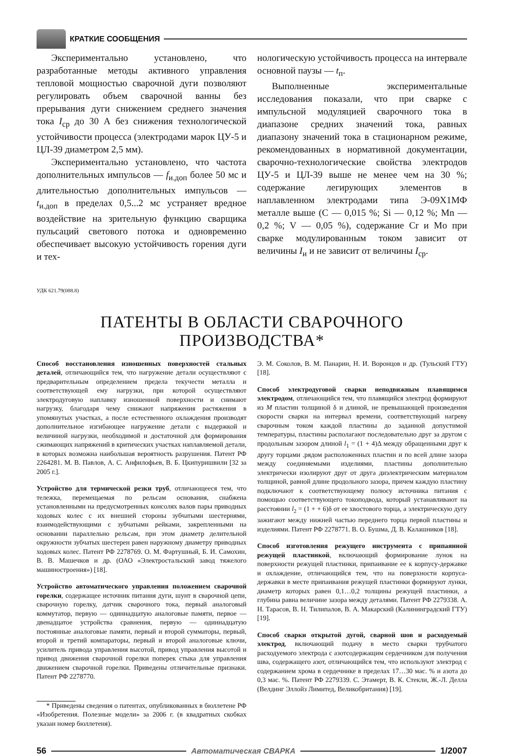КРАТКИЕ СООБЩЕНИЯ
Экспериментально установлено, что разработанные методы активного управления тепловой мощностью сварочной дуги позволяют регулировать объем сварочной ванны без прерывания дуги снижением среднего значения тока I<sub>ср</sub> до 30 А без снижения технологической устойчивости процесса (электродами марок ЦУ-5 и ЦЛ-39 диаметром 2,5 мм).
Экспериментально установлено, что частота дополнительных импульсов — f<sub>и.доп</sub> более 50 мс и длительностью дополнительных импульсов — t<sub>и.доп</sub> в пределах 0,5...2 мс устраняет вредное воздействие на зрительную функцию сварщика пульсаций светового потока и одновременно обеспечивает высокую устойчивость горения дуги и тех-
нологическую устойчивость процесса на интервале основной паузы — t<sub>п</sub>.
Выполненные экспериментальные исследования показали, что при сварке с импульсной модуляцией сварочного тока в диапазоне средних значений тока, равных диапазону значений тока в стационарном режиме, рекомендованных в нормативной документации, сварочно-технологические свойства электродов ЦУ-5 и ЦЛ-39 выше не менее чем на 30 %; содержание легирующих элементов в наплавленном электродами типа Э-09Х1МФ металле выше (С — 0,015 %; Si — 0,12 %; Mn — 0,2 %; V — 0,05 %), содержание Cr и Mo при сварке модулированным током зависит от величины I<sub>и</sub> и не зависит от величины I<sub>ср</sub>.
УДК 621.79(088.8)
ПАТЕНТЫ В ОБЛАСТИ СВАРОЧНОГО ПРОИЗВОДСТВА*
Способ восстановления изношенных поверхностей стальных деталей, отличающийся тем, что нагружение детали осуществляют с предварительным определением предела текучести металла и соответствующей ему нагрузки, при которой осуществляют электродуговую наплавку изношенной поверхности и снимают нагрузку, благодаря чему снижают напряжения растяжения в упомянутых участках, а после естественного охлаждения производят дополнительное изгибающее нагружение детали с выдержкой и величиной нагрузки, необходимой и достаточной для формирования сжимающих напряжений в критических участках наплавляемой детали, в которых возможна наибольшая вероятность разрушения. Патент РФ 2264281. М. В. Павлов, А. С. Анфилофьев, В. Б. Цкипуришвили [32 за 2005 г.].
Устройство для термической резки труб, отличающееся тем, что тележка, перемещаемая по рельсам основания, снабжена установленными на предусмотренных консолях валов пары приводных ходовых колес с их внешней стороны зубчатыми шестернями, взаимодействующими с зубчатыми рейками, закрепленными на основании параллельно рельсам, при этом диаметр делительной окружности зубчатых шестерен равен наружному диаметру приводных ходовых колес. Патент РФ 2278769. О. М. Фартушный, Б. И. Самохин, В. В. Машечков и др. (ОАО «Электростальский завод тяжелого машиностроения») [18].
Устройство автоматического управления положением сварочной горелки, содержащее источник питания дуги, шунт в сварочной цепи, сварочную горелку, датчик сварочного тока, первый аналоговый коммутатор, первую — одиннадцатую аналоговые памяти, первое — двенадцатое устройства сравнения, первую — одиннадцатую постоянные аналоговые памяти, первый и второй сумматоры, первый, второй и третий компараторы, первый и второй аналоговые ключи, усилитель привода управления высотой, привод управления высотой и привод движения сварочной горелки поперек стыка для управления движением сварочной горелки. Приведены отличительные признаки. Патент РФ 2278770.
* Приведены сведения о патентах, опубликованных в бюллетене РФ «Изобретения. Полезные модели» за 2006 г. (в квадратных скобках указан номер бюллетеня).
Э. М. Соколов, В. М. Панарин, Н. И. Воронцов и др. (Тульский ГТУ) [18].
Способ электродуговой сварки неподвижным плавящимся электродом, отличающийся тем, что плавящийся электрод формируют из M пластин толщиной δ и длиной, не превышающей произведения скорости сварки на интервал времени, соответствующий нагреву сварочным током каждой пластины до заданной допустимой температуры, пластины располагают последовательно друг за другом с продольным зазором длиной l<sub>1</sub> = (1 + 4)Δ между обращенными друг к другу торцами .рядом расположенных пластин и по всей длине зазора между соединяемыми изделиями, пластины дополнительно электрически изолируют друг от друга диэлектрическим материалом толщиной, равной длине продольного зазора, причем каждую пластину подключают к соответствующему полюсу источника питания с помощью соответствующего токоподвода, который устанавливают на расстоянии l<sub>2</sub> = (1 + + 6)δ от ее хвостового торца, а электрическую дугу зажигают между нижней частью переднего торца первой пластины и изделиями. Патент РФ 2278771. В. О. Бушма, Д. В. Калашников [18].
Способ изготовления режущего инструмента с припаянной режущей пластинкой, включающий формирование лунок на поверхности режущей пластинки, припаивание ее к корпусу-державке и охлаждение, отличающийся тем, что на поверхности корпуса-державки в месте припаивания режущей пластинки формируют лунки, диаметр которых равен 0,1…0,2 толщины режущей пластинки, а глубина равна величине зазора между деталями. Патент РФ 2279338. А. Н. Тарасов, В. Н. Тилипалов, В. А. Макарский (Калининградский ГТУ) [19].
Способ сварки открытой дугой, сварной шов и расходуемый электрод, включающий подачу в место сварки трубчатого расходуемого электрода с азотсодержащим сердечником для получения шва, содержащего азот, отличающийся тем, что используют электрод с содержанием хрома в сердечнике в пределах 17…30 мас. % и азота до 0,3 мас. %. Патент РФ 2279339. С. Этамерт, В. К. Стекли, Ж.-Л. Делла (Велдинг Эллойз Лимитед, Великобритания) [19].
56 Автоматическая СВАРКА 1/2007